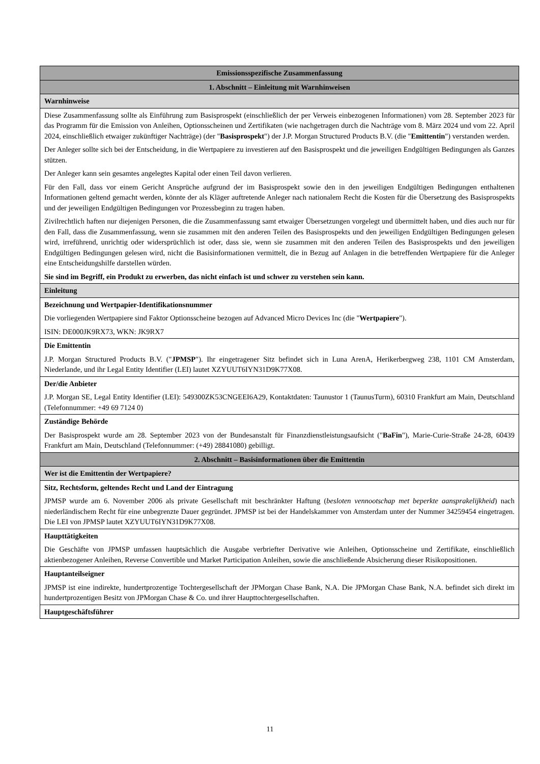| Emissionsspezifische Zusammenfassung |
| 1. Abschnitt – Einleitung mit Warnhinweisen |
| Warnhinweise |
| Diese Zusammenfassung sollte als Einführung zum Basisprospekt (einschließlich der per Verweis einbezogenen Informationen) vom 28. September 2023 für das Programm für die Emission von Anleihen, Optionsscheinen und Zertifikaten (wie nachgetragen durch die Nachträge vom 8. März 2024 und vom 22. April 2024, einschließlich etwaiger zukünftiger Nachträge) (der " Basisprospekt ") der J.P. Morgan Structured Products B.V. (die " Emittentin ") verstanden werden. Der Anleger sollte sich bei der Entscheidung, in die Wertpapiere zu investieren auf den Basisprospekt und die jeweiligen Endgültigen Bedingungen als Ganzes stützen. Der Anleger kann sein gesamtes angelegtes Kapital oder einen Teil davon verlieren. Für den Fall, dass vor einem Gericht Ansprüche aufgrund der im Basisprospekt sowie den in den jeweiligen Endgültigen Bedingungen enthaltenen Informationen geltend gemacht werden, könnte der als Kläger auftretende Anleger nach nationalem Recht die Kosten für die Übersetzung des Basisprospekts und der jeweiligen Endgültigen Bedingungen vor Prozessbeginn zu tragen haben. Zivilrechtlich haften nur diejenigen Personen, die die Zusammenfassung samt etwaiger Übersetzungen vorgelegt und übermittelt haben, und dies auch nur für den Fall, dass die Zusammenfassung, wenn sie zusammen mit den anderen Teilen des Basisprospekts und den jeweiligen Endgültigen Bedingungen gelesen wird, irreführend, unrichtig oder widersprüchlich ist oder, dass sie, wenn sie zusammen mit den anderen Teilen des Basisprospekts und den jeweiligen Endgültigen Bedingungen gelesen wird, nicht die Basisinformationen vermittelt, die in Bezug auf Anlagen in die betreffenden Wertpapiere für die Anleger eine Entscheidungshilfe darstellen würden. Sie sind im Begriff, ein Produkt zu erwerben, das nicht einfach ist und schwer zu verstehen sein kann. |
| Einleitung |
| Bezeichnung und Wertpapier-Identifikationsnummer Die vorliegenden Wertpapiere sind Faktor Optionsscheine bezogen auf Advanced Micro Devices Inc (die " Wertpapiere "). ISIN: DE000JK9RX73, WKN: JK9RX7 |
| Die Emittentin J.P. Morgan Structured Products B.V. (" JPMSP "). Ihr eingetragener Sitz befindet sich in Luna ArenA, Herikerbergweg 238, 1101 CM Amsterdam, Niederlande, und ihr Legal Entity Identifier (LEI) lautet XZYUUT6IYN31D9K77X08. |
| Der/die Anbieter J.P. Morgan SE, Legal Entity Identifier (LEI): 549300ZK53CNGEEI6A29, Kontaktdaten: Taunustor 1 (TaunusTurm), 60310 Frankfurt am Main, Deutschland (Telefonnummer: +49 69 7124 0) |
| Zuständige Behörde Der Basisprospekt wurde am 28. September 2023 von der Bundesanstalt für Finanzdienstleistungsaufsicht (" BaFin "), Marie-Curie-Straße 24-28, 60439 Frankfurt am Main, Deutschland (Telefonnummer: (+49) 28841080) gebilligt. |
| 2. Abschnitt – Basisinformationen über die Emittentin |
| Wer ist die Emittentin der Wertpapiere? |
| Sitz, Rechtsform, geltendes Recht und Land der Eintragung JPMSP wurde am 6. November 2006 als private Gesellschaft mit beschränkter Haftung ( besloten vennootschap met beperkte aansprakelijkheid ) nach niederländischem Recht für eine unbegrenzte Dauer gegründet. JPMSP ist bei der Handelskammer von Amsterdam unter der Nummer 34259454 eingetragen. Die LEI von JPMSP lautet XZYUUT6IYN31D9K77X08. |
| Haupttätigkeiten Die Geschäfte von JPMSP umfassen hauptsächlich die Ausgabe verbriefter Derivative wie Anleihen, Optionsscheine und Zertifikate, einschließlich aktienbezogener Anleihen, Reverse Convertible und Market Participation Anleihen, sowie die anschließende Absicherung dieser Risikopositionen. |
| Hauptanteilseigner JPMSP ist eine indirekte, hundertprozentige Tochtergesellschaft der JPMorgan Chase Bank, N.A. Die JPMorgan Chase Bank, N.A. befindet sich direkt im hundertprozentigen Besitz von JPMorgan Chase & Co. und ihrer Haupttochtergesellschaften. |
| Hauptgeschäftsführer |
11